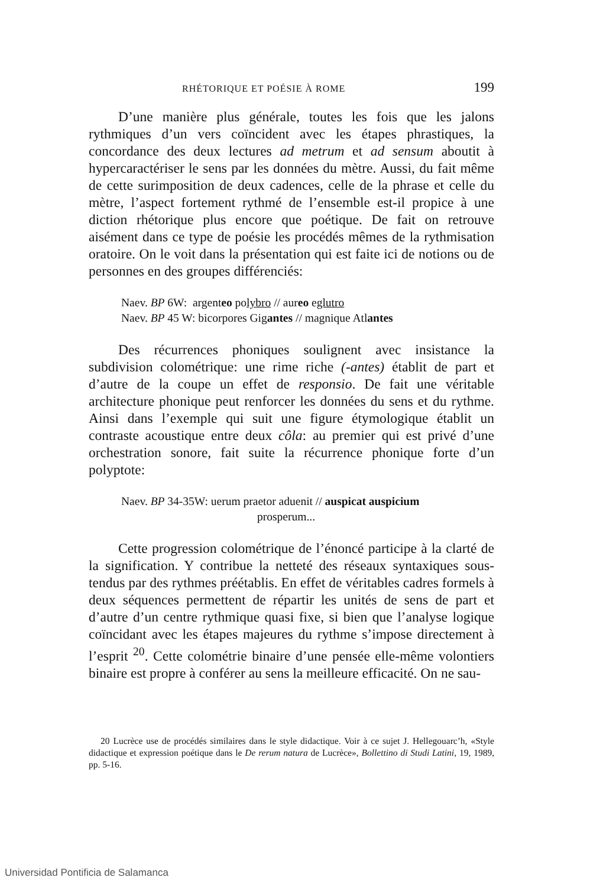RHÉTORIQUE ET POÉSIE À ROME 199
D’une manière plus générale, toutes les fois que les jalons rythmiques d’un vers coïncident avec les étapes phrastiques, la concordance des deux lectures ad metrum et ad sensum aboutit à hypercaractériser le sens par les données du mètre. Aussi, du fait même de cette surimposition de deux cadences, celle de la phrase et celle du mètre, l’aspect fortement rythmé de l’ensemble est-il propice à une diction rhétorique plus encore que poétique. De fait on retrouve aisément dans ce type de poésie les procédés mêmes de la rythmisation oratoire. On le voit dans la présentation qui est faite ici de notions ou de personnes en des groupes différenciés:
Naev. BP 6W: argenteo polybro // aureo eglutro
Naev. BP 45 W: bicorpores Gigantes // magnique Atlantes
Des récurrences phoniques soulignent avec insistance la subdivision colométrique: une rime riche (-antes) établit de part et d’autre de la coupe un effet de responsio. De fait une véritable architecture phonique peut renforcer les données du sens et du rythme. Ainsi dans l’exemple qui suit une figure étymologique établit un contraste acoustique entre deux côla: au premier qui est privé d’une orchestration sonore, fait suite la récurrence phonique forte d’un polyptote:
Naev. BP 34-35W: uerum praetor aduenit // auspicat auspicium
prosperum...
Cette progression colométrique de l’énoncé participe à la clarté de la signification. Y contribue la netteté des réseaux syntaxiques sous-tendus par des rythmes préétablis. En effet de véritables cadres formels à deux séquences permettent de répartir les unités de sens de part et d’autre d’un centre rythmique quasi fixe, si bien que l’analyse logique coïncidant avec les étapes majeures du rythme s’impose directement à l’esprit <sup>20</sup>. Cette colométrie binaire d’une pensée elle-même volontiers binaire est propre à conférer au sens la meilleure efficacité. On ne sau-
20 Lucrèce use de procédés similaires dans le style didactique. Voir à ce sujet J. Hellegouarc’h, «Style didactique et expression poétique dans le De rerum natura de Lucrèce», Bollettino di Studi Latini, 19, 1989, pp. 5-16.
Universidad Pontificia de Salamanca